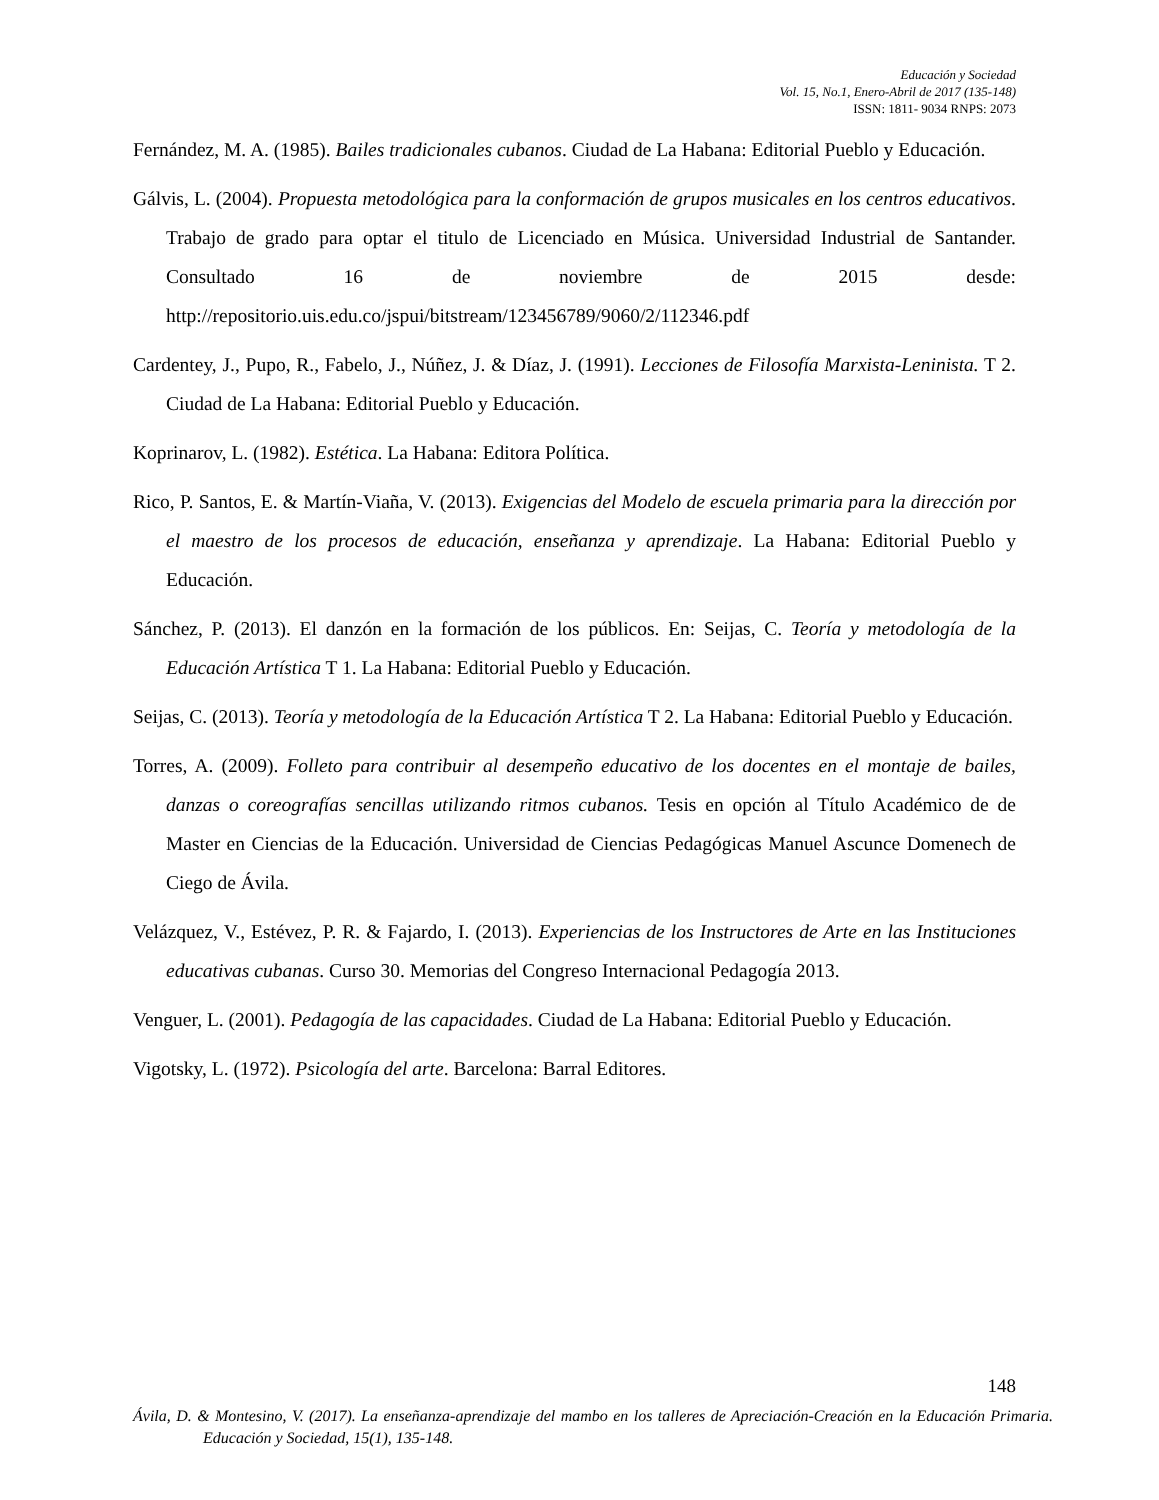Educación y Sociedad
Vol. 15, No.1, Enero-Abril de 2017 (135-148)
ISSN: 1811- 9034 RNPS: 2073
Fernández, M. A. (1985). Bailes tradicionales cubanos. Ciudad de La Habana: Editorial Pueblo y Educación.
Gálvis, L. (2004). Propuesta metodológica para la conformación de grupos musicales en los centros educativos. Trabajo de grado para optar el titulo de Licenciado en Música. Universidad Industrial de Santander. Consultado 16 de noviembre de 2015 desde: http://repositorio.uis.edu.co/jspui/bitstream/123456789/9060/2/112346.pdf
Cardentey, J., Pupo, R., Fabelo, J., Núñez, J. & Díaz, J. (1991). Lecciones de Filosofía Marxista-Leninista. T 2. Ciudad de La Habana: Editorial Pueblo y Educación.
Koprinarov, L. (1982). Estética. La Habana: Editora Política.
Rico, P. Santos, E. & Martín-Viaña, V. (2013). Exigencias del Modelo de escuela primaria para la dirección por el maestro de los procesos de educación, enseñanza y aprendizaje. La Habana: Editorial Pueblo y Educación.
Sánchez, P. (2013). El danzón en la formación de los públicos. En: Seijas, C. Teoría y metodología de la Educación Artística T 1. La Habana: Editorial Pueblo y Educación.
Seijas, C. (2013). Teoría y metodología de la Educación Artística T 2. La Habana: Editorial Pueblo y Educación.
Torres, A. (2009). Folleto para contribuir al desempeño educativo de los docentes en el montaje de bailes, danzas o coreografías sencillas utilizando ritmos cubanos. Tesis en opción al Título Académico de de Master en Ciencias de la Educación. Universidad de Ciencias Pedagógicas Manuel Ascunce Domenech de Ciego de Ávila.
Velázquez, V., Estévez, P. R. & Fajardo, I. (2013). Experiencias de los Instructores de Arte en las Instituciones educativas cubanas. Curso 30. Memorias del Congreso Internacional Pedagogía 2013.
Venguer, L. (2001). Pedagogía de las capacidades. Ciudad de La Habana: Editorial Pueblo y Educación.
Vigotsky, L. (1972). Psicología del arte. Barcelona: Barral Editores.
148
Ávila, D. & Montesino, V. (2017). La enseñanza-aprendizaje del mambo en los talleres de Apreciación-Creación en la Educación Primaria. Educación y Sociedad, 15(1), 135-148.